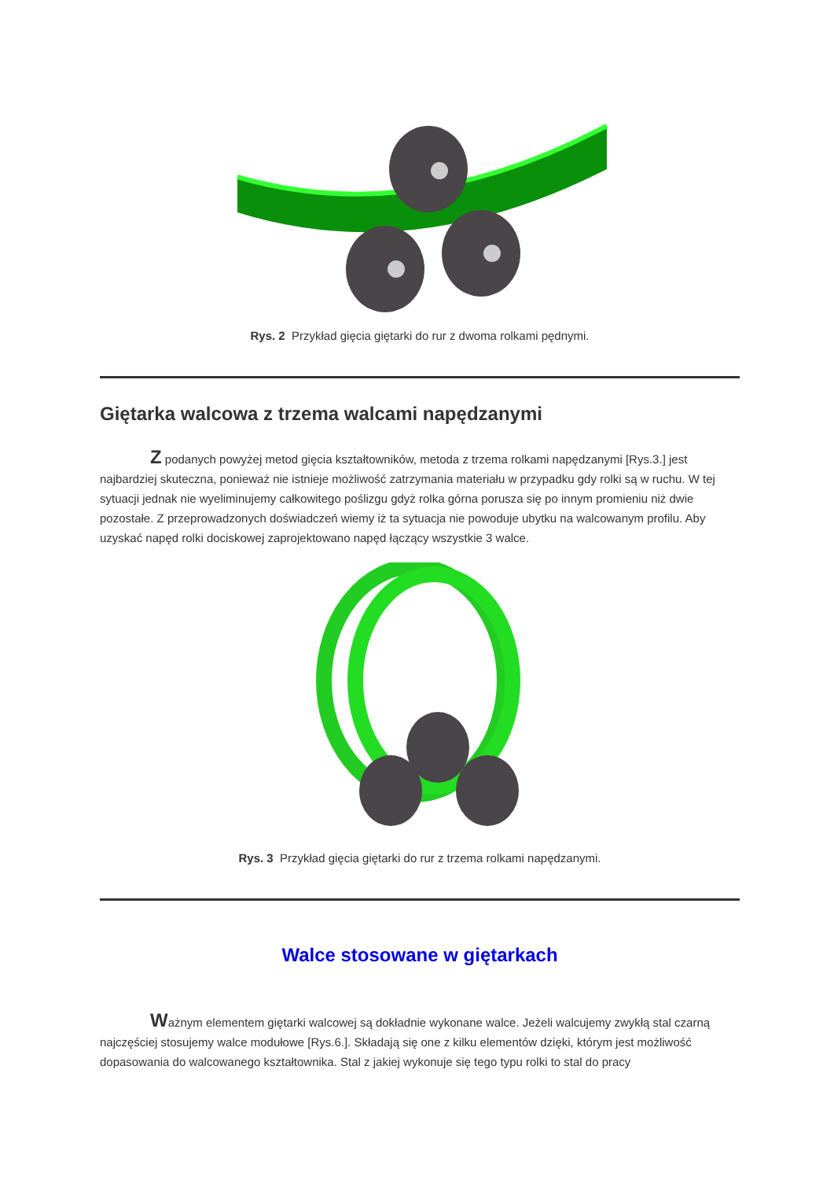Rys. 2 Przykład gięcia giętarki do rur z dwoma rolkami pędnymi.
Giętarka walcowa z trzema walcami napędzanymi
Z podanych powyżej metod gięcia kształtowników, metoda z trzema rolkami napędzanymi [Rys.3.] jest najbardziej skuteczna, ponieważ nie istnieje możliwość zatrzymania materiału w przypadku gdy rolki są w ruchu. W tej sytuacji jednak nie wyeliminujemy całkowitego poślizgu gdyż rolka górna porusza się po innym promieniu niż dwie pozostałe. Z przeprowadzonych doświadczeń wiemy iż ta sytuacja nie powoduje ubytku na walcowanym profilu. Aby uzyskać napęd rolki dociskowej zaprojektowano napęd łączący wszystkie 3 walce.
Rys. 3 Przykład gięcia giętarki do rur z trzema rolkami napędzanymi.
Walce stosowane w giętarkach
Ważnym elementem giętarki walcowej są dokładnie wykonane walce. Jeżeli walcujemy zwykłą stal czarną najczęściej stosujemy walce modułowe [Rys.6.]. Składają się one z kilku elementów dzięki, którym jest możliwość dopasowania do walcowanego kształtownika. Stal z jakiej wykonuje się tego typu rolki to stal do pracy